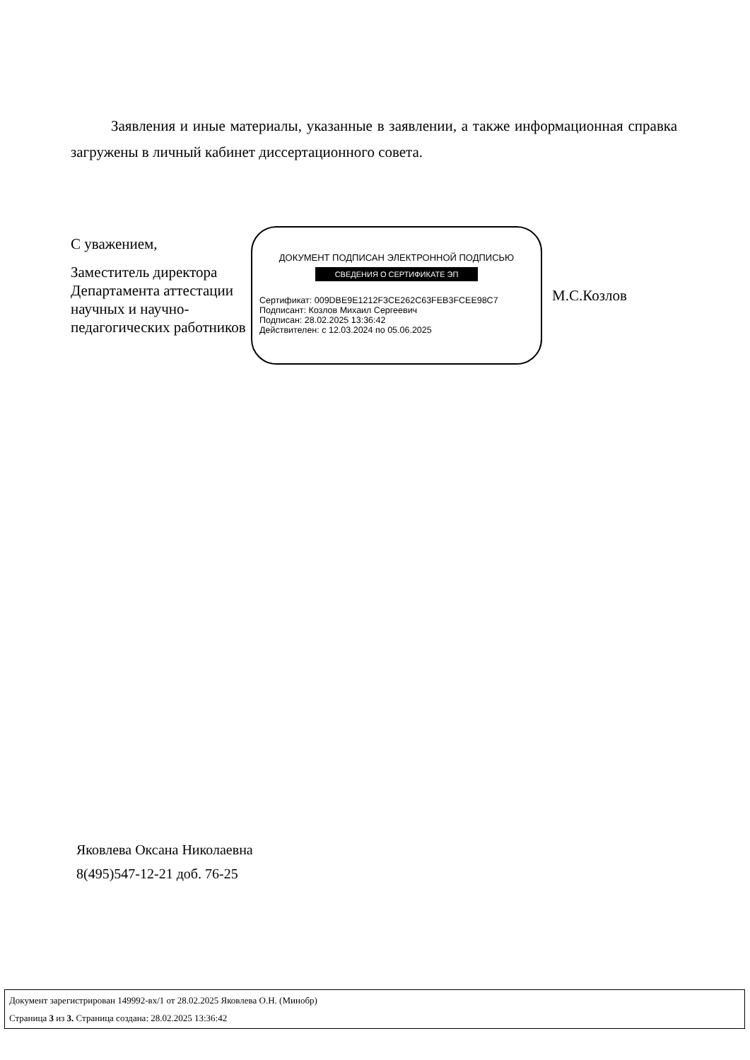Заявления и иные материалы, указанные в заявлении, а также информационная справка загружены в личный кабинет диссертационного совета.
С уважением,
Заместитель директора Департамента аттестации научных и научно-педагогических работников
ДОКУМЕНТ ПОДПИСАН ЭЛЕКТРОННОЙ ПОДПИСЬЮ
СВЕДЕНИЯ О СЕРТИФИКАТЕ ЭП
Сертификат: 009DBE9E1212F3CE262C63FEB3FCEE98C7
Подписант: Козлов Михаил Сергеевич
Подписан: 28.02.2025 13:36:42
Действителен: с 12.03.2024 по 05.06.2025
М.С.Козлов
Яковлева Оксана Николаевна
8(495)547-12-21 доб. 76-25
Документ зарегистрирован 149992-вх/1 от 28.02.2025 Яковлева О.Н. (Минобр)
Страница 3 из 3. Страница создана: 28.02.2025 13:36:42